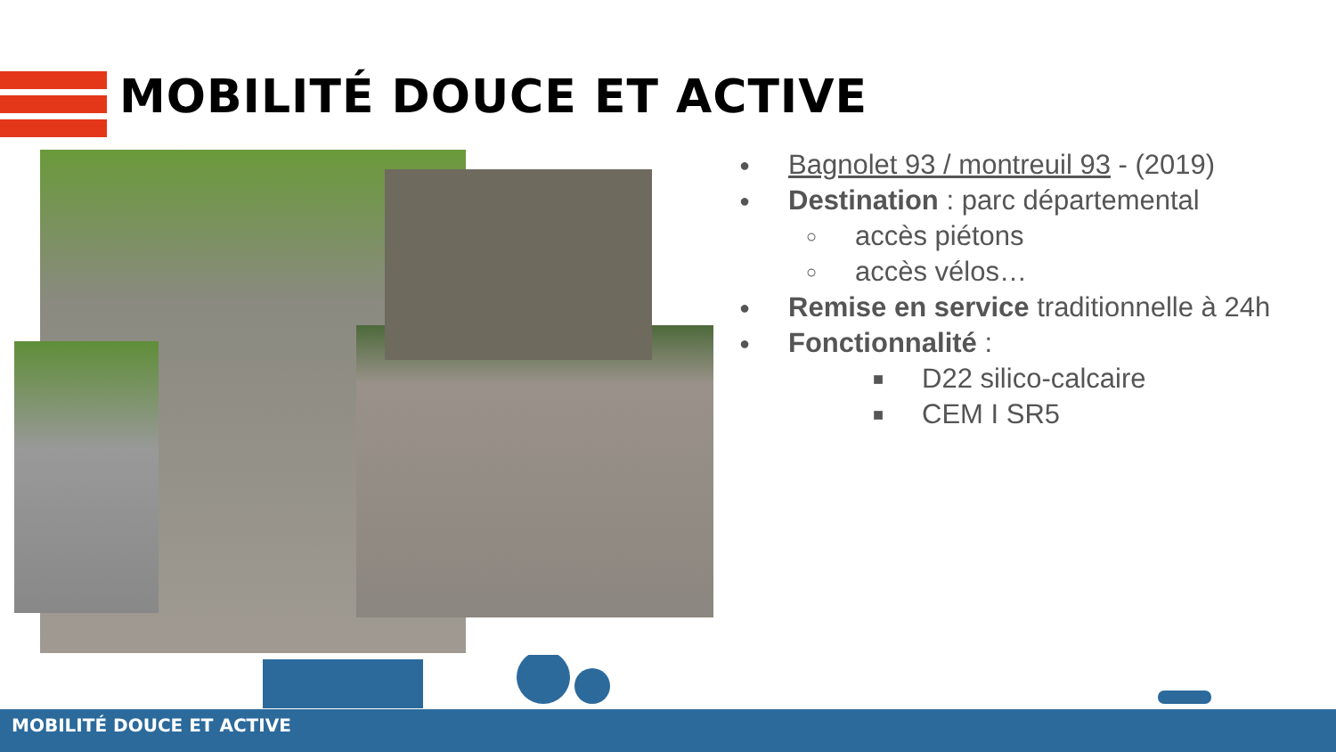MOBILITÉ DOUCE ET ACTIVE
● Bagnolet 93 / montreuil 93 - (2019)
● Destination : parc départemental
○ accès piétons
○ accès vélos…
● Remise en service traditionnelle à 24h
● Fonctionnalité :
■ D22 silico-calcaire
■ CEM I SR5
MOBILITÉ DOUCE ET ACTIVE